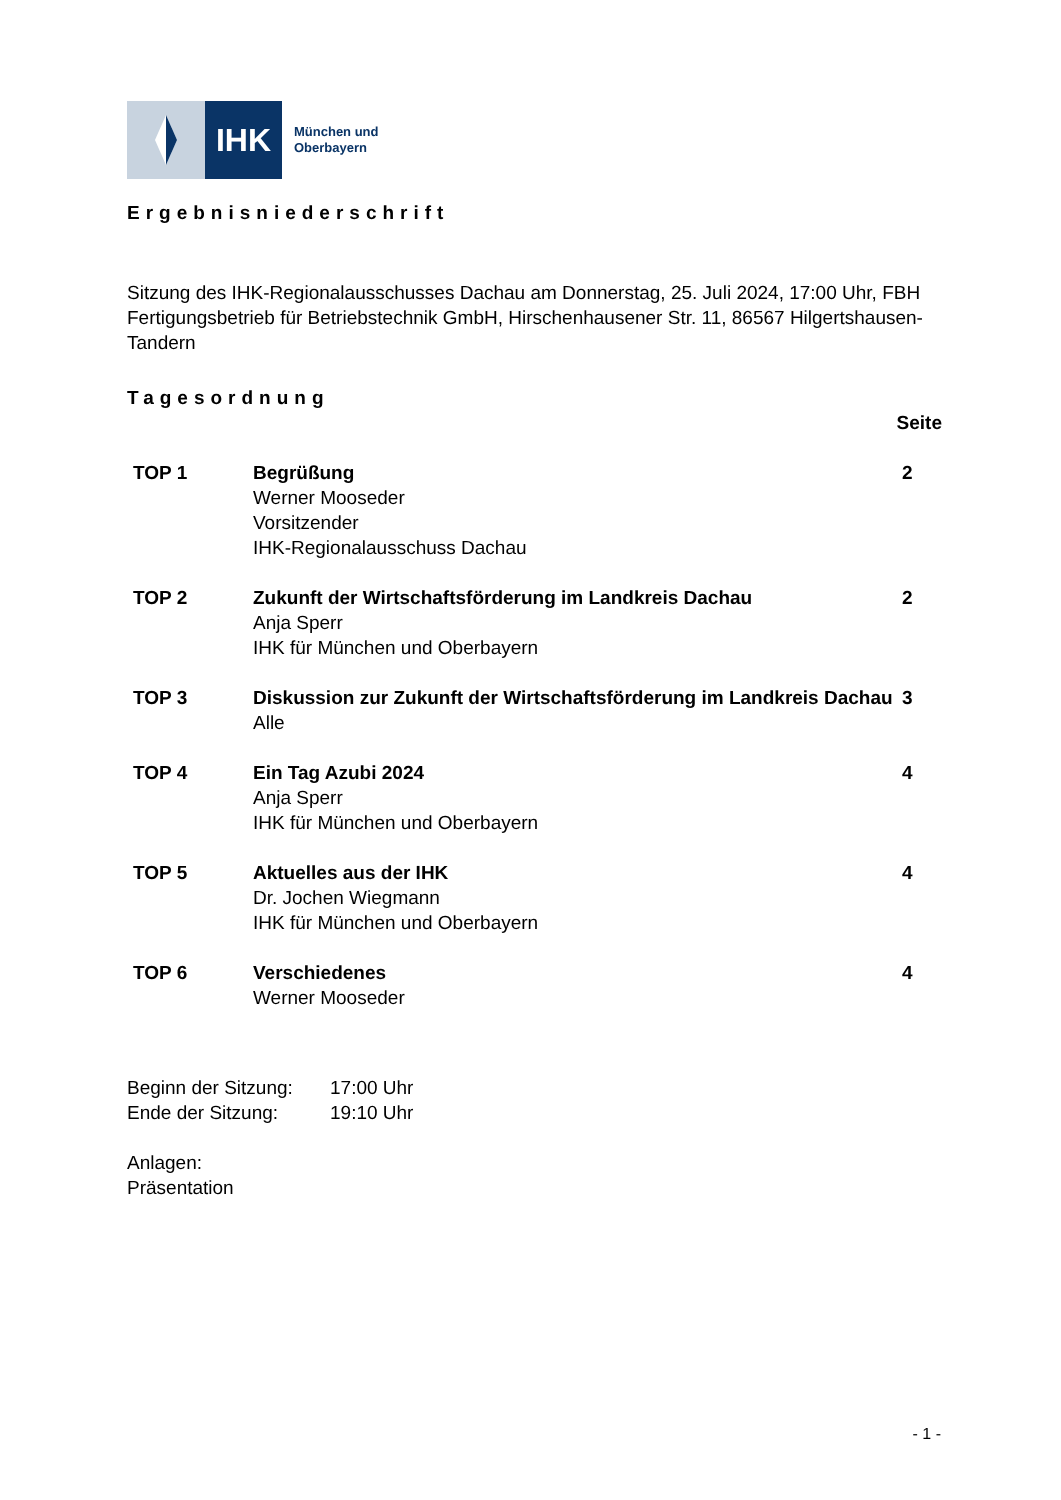IHK
München und
Oberbayern
Ergebnisniederschrift
Sitzung des IHK-Regionalausschusses Dachau am Donnerstag, 25. Juli 2024, 17:00 Uhr, FBH Fertigungsbetrieb für Betriebstechnik GmbH, Hirschenhausener Str. 11, 86567 Hilgertshausen-Tandern
Tagesordnung
Seite
| TOP 1 | Begrüßung Werner Mooseder Vorsitzender IHK-Regionalausschuss Dachau | 2 |
| TOP 2 | Zukunft der Wirtschaftsförderung im Landkreis Dachau Anja Sperr IHK für München und Oberbayern | 2 |
| TOP 3 | Diskussion zur Zukunft der Wirtschaftsförderung im Landkreis Dachau Alle | 3 |
| TOP 4 | Ein Tag Azubi 2024 Anja Sperr IHK für München und Oberbayern | 4 |
| TOP 5 | Aktuelles aus der IHK Dr. Jochen Wiegmann IHK für München und Oberbayern | 4 |
| TOP 6 | Verschiedenes Werner Mooseder | 4 |
| Beginn der Sitzung: | 17:00 Uhr |
| Ende der Sitzung: | 19:10 Uhr |
Anlagen:
Präsentation
- 1 -